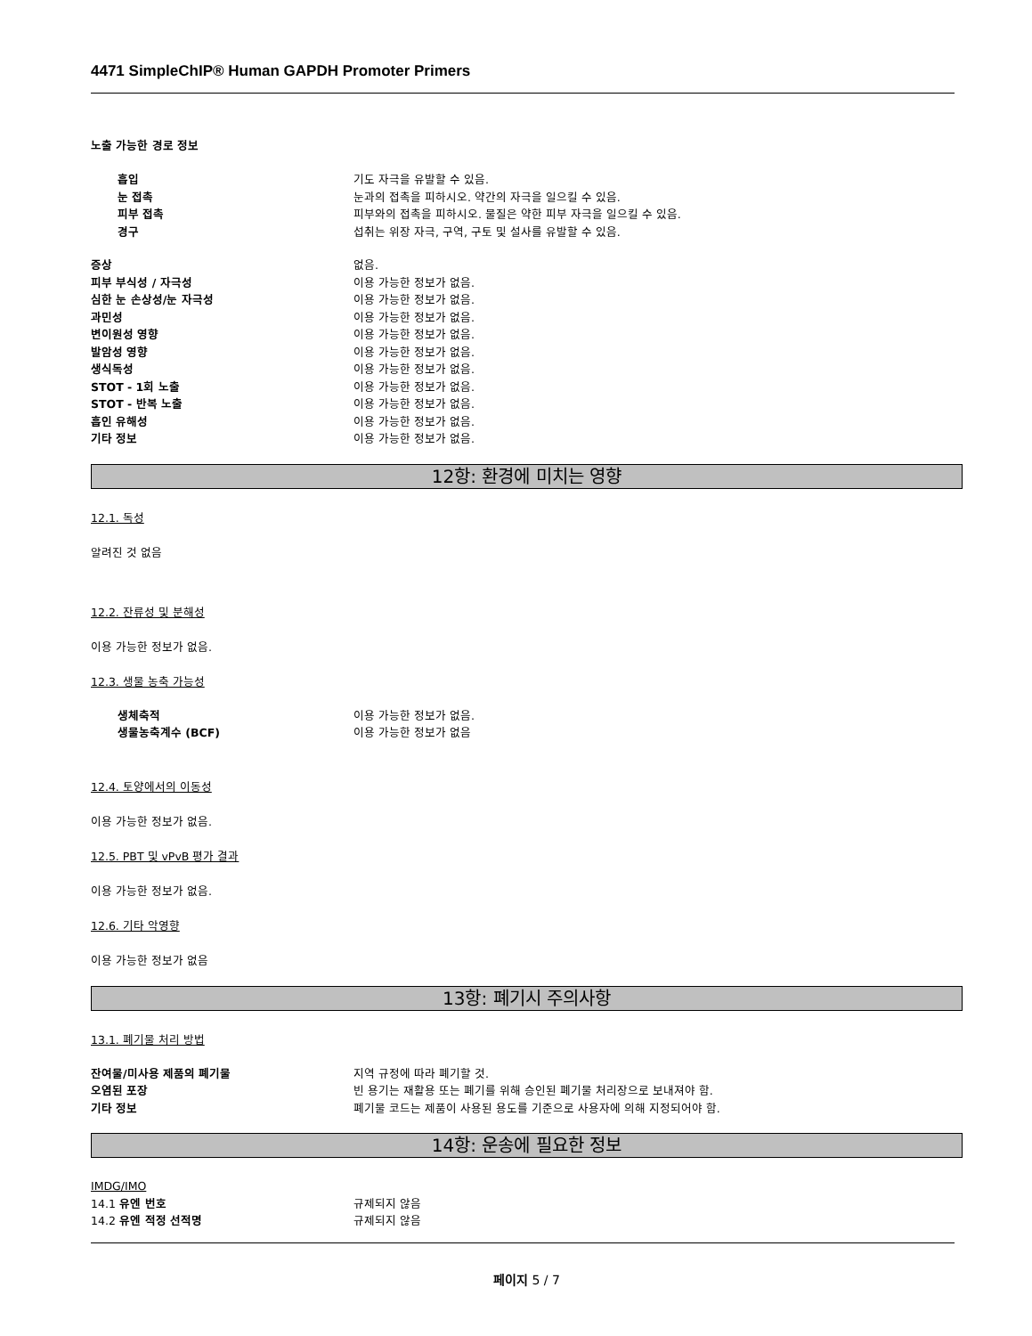4471 SimpleChIP® Human GAPDH Promoter Primers
노출 가능한 경로 정보
흡입 기도 자극을 유발할 수 있음.
눈 접촉 눈과의 접촉을 피하시오. 약간의 자극을 일으킬 수 있음.
피부 접촉 피부와의 접촉을 피하시오. 물질은 약한 피부 자극을 일으킬 수 있음.
경구 섭취는 위장 자극, 구역, 구토 및 설사를 유발할 수 있음.
증상 없음.
피부 부식성 / 자극성 이용 가능한 정보가 없음.
심한 눈 손상성/눈 자극성 이용 가능한 정보가 없음.
과민성 이용 가능한 정보가 없음.
변이원성 영향 이용 가능한 정보가 없음.
발암성 영향 이용 가능한 정보가 없음.
생식독성 이용 가능한 정보가 없음.
STOT - 1회 노출 이용 가능한 정보가 없음.
STOT - 반복 노출 이용 가능한 정보가 없음.
흡인 유해성 이용 가능한 정보가 없음.
기타 정보 이용 가능한 정보가 없음.
12항: 환경에 미치는 영향
12.1. 독성
알려진 것 없음
12.2. 잔류성 및 분해성
이용 가능한 정보가 없음.
12.3. 생물 농축 가능성
생체축적 이용 가능한 정보가 없음.
생물농축계수 (BCF) 이용 가능한 정보가 없음
12.4. 토양에서의 이동성
이용 가능한 정보가 없음.
12.5. PBT 및 vPvB 평가 결과
이용 가능한 정보가 없음.
12.6. 기타 악영향
이용 가능한 정보가 없음
13항: 폐기시 주의사항
13.1. 폐기물 처리 방법
잔여물/미사용 제품의 폐기물 지역 규정에 따라 폐기할 것.
오염된 포장 빈 용기는 재활용 또는 폐기를 위해 승인된 폐기물 처리장으로 보내져야 함.
기타 정보 폐기물 코드는 제품이 사용된 용도를 기준으로 사용자에 의해 지정되어야 함.
14항: 운송에 필요한 정보
IMDG/IMO
14.1 유엔 번호 규제되지 않음
14.2 유엔 적정 선적명 규제되지 않음
페이지 5 / 7